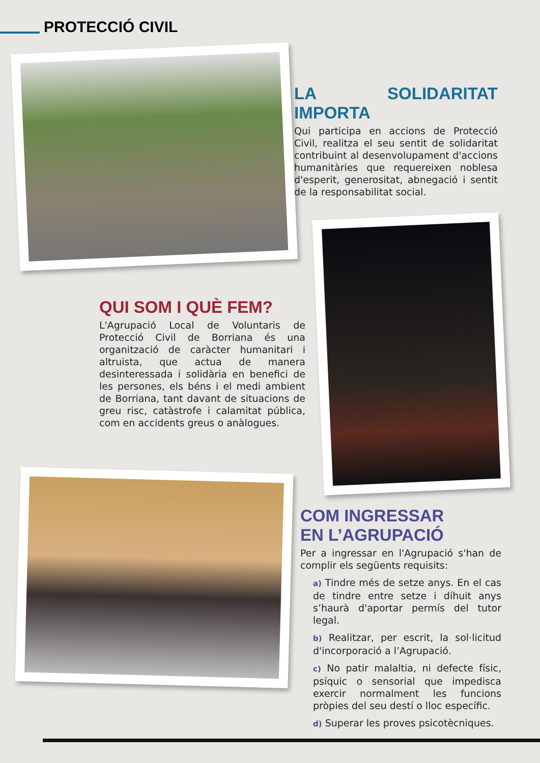PROTECCIÓ CIVIL
LA SOLIDARITAT IMPORTA
Qui participa en accions de Protecció Civil, realitza el seu sentit de solidaritat contribuint al desenvolupament d'accions humanitàries que requereixen noblesa d'esperit, generositat, abnegació i sentit de la responsabilitat social.
QUI SOM I QUÈ FEM?
L'Agrupació Local de Voluntaris de Protecció Civil de Borriana és una organització de caràcter humanitari i altruista, que actua de manera desinteressada i solidària en benefici de les persones, els béns i el medi ambient de Borriana, tant davant de situacions de greu risc, catàstrofe i calamitat pública, com en accidents greus o anàlogues.
COM INGRESSAR
EN L’AGRUPACIÓ
Per a ingressar en l'Agrupació s'han de complir els següents requisits:
a) Tindre més de setze anys. En el cas de tindre entre setze i díhuit anys s’haurà d'aportar permís del tutor legal.
b) Realitzar, per escrit, la sol·licitud d'incorporació a l’Agrupació.
c) No patir malaltia, ni defecte físic, psíquic o sensorial que impedisca exercir normalment les funcions pròpies del seu destí o lloc específic.
d) Superar les proves psicotècniques.